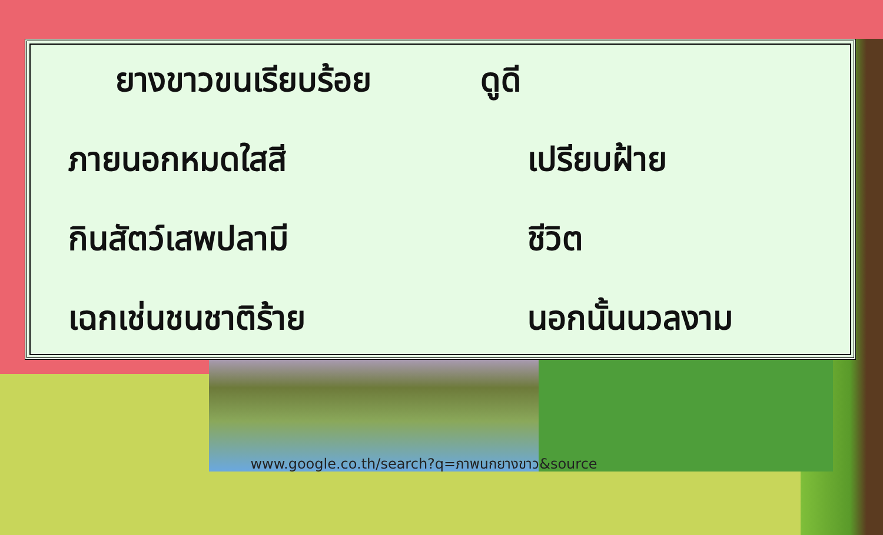ยางขาวขนเรียบร้อย ดูดี
ภายนอกหมดใสสี เปรียบฝ้าย
กินสัตว์เสพปลามี ชีวิต
เฉกเช่นชนชาติร้าย นอกนั้นนวลงาม
www.google.co.th/search?q=ภาพนกยางขาว&source